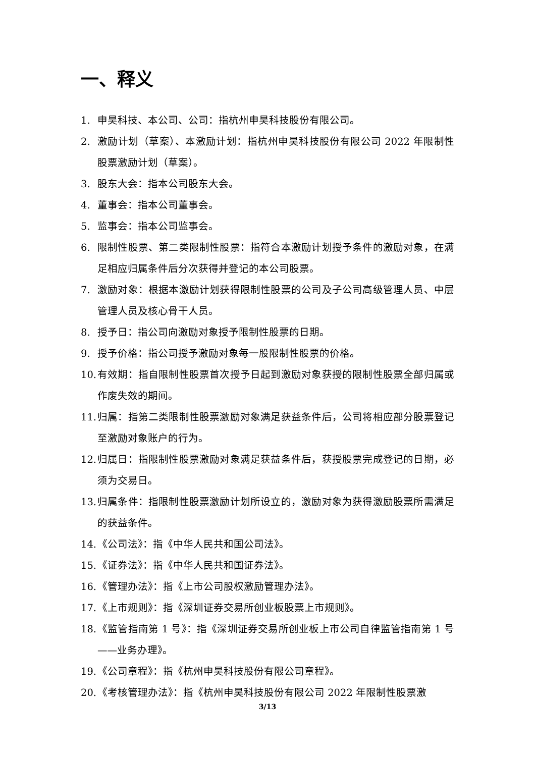一、释义
1. 申昊科技、本公司、公司：指杭州申昊科技股份有限公司。
2. 激励计划（草案）、本激励计划：指杭州申昊科技股份有限公司 2022 年限制性股票激励计划（草案）。
3. 股东大会：指本公司股东大会。
4. 董事会：指本公司董事会。
5. 监事会：指本公司监事会。
6. 限制性股票、第二类限制性股票：指符合本激励计划授予条件的激励对象，在满足相应归属条件后分次获得并登记的本公司股票。
7. 激励对象：根据本激励计划获得限制性股票的公司及子公司高级管理人员、中层管理人员及核心骨干人员。
8. 授予日：指公司向激励对象授予限制性股票的日期。
9. 授予价格：指公司授予激励对象每一股限制性股票的价格。
10. 有效期：指自限制性股票首次授予日起到激励对象获授的限制性股票全部归属或作废失效的期间。
11. 归属：指第二类限制性股票激励对象满足获益条件后，公司将相应部分股票登记至激励对象账户的行为。
12. 归属日：指限制性股票激励对象满足获益条件后，获授股票完成登记的日期，必须为交易日。
13. 归属条件：指限制性股票激励计划所设立的，激励对象为获得激励股票所需满足的获益条件。
14. 《公司法》：指《中华人民共和国公司法》。
15. 《证券法》：指《中华人民共和国证券法》。
16. 《管理办法》：指《上市公司股权激励管理办法》。
17. 《上市规则》：指《深圳证券交易所创业板股票上市规则》。
18. 《监管指南第 1 号》：指《深圳证券交易所创业板上市公司自律监管指南第 1 号——业务办理》。
19. 《公司章程》：指《杭州申昊科技股份有限公司章程》。
20. 《考核管理办法》：指《杭州申昊科技股份有限公司 2022 年限制性股票激
3/13